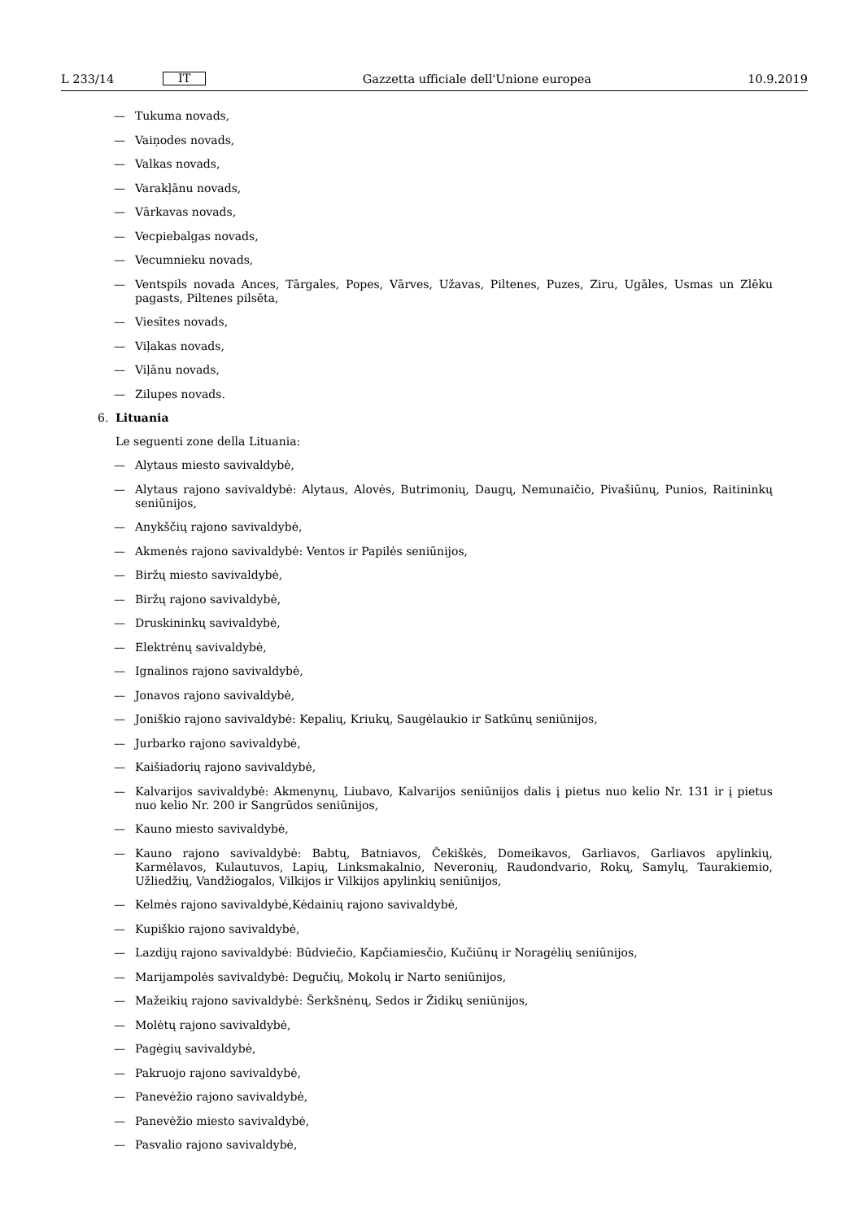L 233/14 IT Gazzetta ufficiale dell'Unione europea 10.9.2019
— Tukuma novads,
— Vaiņodes novads,
— Valkas novads,
— Varakļānu novads,
— Vārkavas novads,
— Vecpiebalgas novads,
— Vecumnieku novads,
— Ventspils novada Ances, Tārgales, Popes, Vārves, Užavas, Piltenes, Puzes, Ziru, Ugāles, Usmas un Zlēku pagasts, Piltenes pilsēta,
— Viesītes novads,
— Viļakas novads,
— Viļānu novads,
— Zilupes novads.
6. Lituania
Le seguenti zone della Lituania:
— Alytaus miesto savivaldybė,
— Alytaus rajono savivaldybė: Alytaus, Alovės, Butrimonių, Daugų, Nemunaičio, Pivašiūnų, Punios, Raitininkų seniūnijos,
— Anykščių rajono savivaldybė,
— Akmenės rajono savivaldybė: Ventos ir Papilės seniūnijos,
— Biržų miesto savivaldybė,
— Biržų rajono savivaldybė,
— Druskininkų savivaldybė,
— Elektrėnų savivaldybė,
— Ignalinos rajono savivaldybė,
— Jonavos rajono savivaldybė,
— Joniškio rajono savivaldybė: Kepalių, Kriukų, Saugėlaukio ir Satkūnų seniūnijos,
— Jurbarko rajono savivaldybė,
— Kaišiadorių rajono savivaldybė,
— Kalvarijos savivaldybė: Akmenynų, Liubavo, Kalvarijos seniūnijos dalis į pietus nuo kelio Nr. 131 ir į pietus nuo kelio Nr. 200 ir Sangrūdos seniūnijos,
— Kauno miesto savivaldybė,
— Kauno rajono savivaldybė: Babtų, Batniavos, Čekiškės, Domeikavos, Garliavos, Garliavos apylinkių, Karmėlavos, Kulautuvos, Lapių, Linksmakalnio, Neveronių, Raudondvario, Rokų, Samylų, Taurakiemio, Užliedžių, Vandžiogalos, Vilkijos ir Vilkijos apylinkių seniūnijos,
— Kelmės rajono savivaldybė,Kėdainių rajono savivaldybė,
— Kupiškio rajono savivaldybė,
— Lazdijų rajono savivaldybė: Būdviečio, Kapčiamiesčio, Kučiūnų ir Noragėlių seniūnijos,
— Marijampolės savivaldybė: Degučių, Mokolų ir Narto seniūnijos,
— Mažeikių rajono savivaldybė: Šerkšnėnų, Sedos ir Židikų seniūnijos,
— Molėtų rajono savivaldybė,
— Pagėgių savivaldybė,
— Pakruojo rajono savivaldybė,
— Panevėžio rajono savivaldybė,
— Panevėžio miesto savivaldybė,
— Pasvalio rajono savivaldybė,